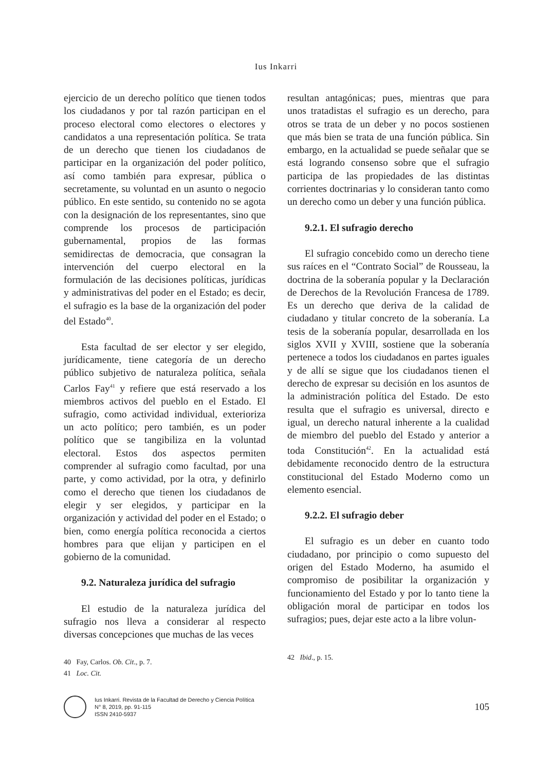Ius Inkarri
ejercicio de un derecho político que tienen todos los ciudadanos y por tal razón participan en el proceso electoral como electores o electores y candidatos a una representación política. Se trata de un derecho que tienen los ciudadanos de participar en la organización del poder político, así como también para expresar, pública o secretamente, su voluntad en un asunto o negocio público. En este sentido, su contenido no se agota con la designación de los representantes, sino que comprende los procesos de participación gubernamental, propios de las formas semidirectas de democracia, que consagran la intervención del cuerpo electoral en la formulación de las decisiones políticas, jurídicas y administrativas del poder en el Estado; es decir, el sufragio es la base de la organización del poder del Estado<sup>40</sup>.
Esta facultad de ser elector y ser elegido, jurídicamente, tiene categoría de un derecho público subjetivo de naturaleza política, señala Carlos Fay<sup>41</sup> y refiere que está reservado a los miembros activos del pueblo en el Estado. El sufragio, como actividad individual, exterioriza un acto político; pero también, es un poder político que se tangibiliza en la voluntad electoral. Estos dos aspectos permiten comprender al sufragio como facultad, por una parte, y como actividad, por la otra, y definirlo como el derecho que tienen los ciudadanos de elegir y ser elegidos, y participar en la organización y actividad del poder en el Estado; o bien, como energía política reconocida a ciertos hombres para que elijan y participen en el gobierno de la comunidad.
9.2. Naturaleza jurídica del sufragio
El estudio de la naturaleza jurídica del sufragio nos lleva a considerar al respecto diversas concepciones que muchas de las veces
40 Fay, Carlos. Ob. Cit., p. 7.
41 Loc. Cit.
resultan antagónicas; pues, mientras que para unos tratadistas el sufragio es un derecho, para otros se trata de un deber y no pocos sostienen que más bien se trata de una función pública. Sin embargo, en la actualidad se puede señalar que se está logrando consenso sobre que el sufragio participa de las propiedades de las distintas corrientes doctrinarias y lo consideran tanto como un derecho como un deber y una función pública.
9.2.1. El sufragio derecho
El sufragio concebido como un derecho tiene sus raíces en el “Contrato Social” de Rousseau, la doctrina de la soberanía popular y la Declaración de Derechos de la Revolución Francesa de 1789. Es un derecho que deriva de la calidad de ciudadano y titular concreto de la soberanía. La tesis de la soberanía popular, desarrollada en los siglos XVII y XVIII, sostiene que la soberanía pertenece a todos los ciudadanos en partes iguales y de allí se sigue que los ciudadanos tienen el derecho de expresar su decisión en los asuntos de la administración política del Estado. De esto resulta que el sufragio es universal, directo e igual, un derecho natural inherente a la cualidad de miembro del pueblo del Estado y anterior a toda Constitución<sup>42</sup>. En la actualidad está debidamente reconocido dentro de la estructura constitucional del Estado Moderno como un elemento esencial.
9.2.2. El sufragio deber
El sufragio es un deber en cuanto todo ciudadano, por principio o como supuesto del origen del Estado Moderno, ha asumido el compromiso de posibilitar la organización y funcionamiento del Estado y por lo tanto tiene la obligación moral de participar en todos los sufragios; pues, dejar este acto a la libre volun-
42 Ibid., p. 15.
Ius Inkarri. Revista de la Facultad de Derecho y Ciencia Política
N° 8, 2019, pp. 91-115
ISSN 2410-5937
105